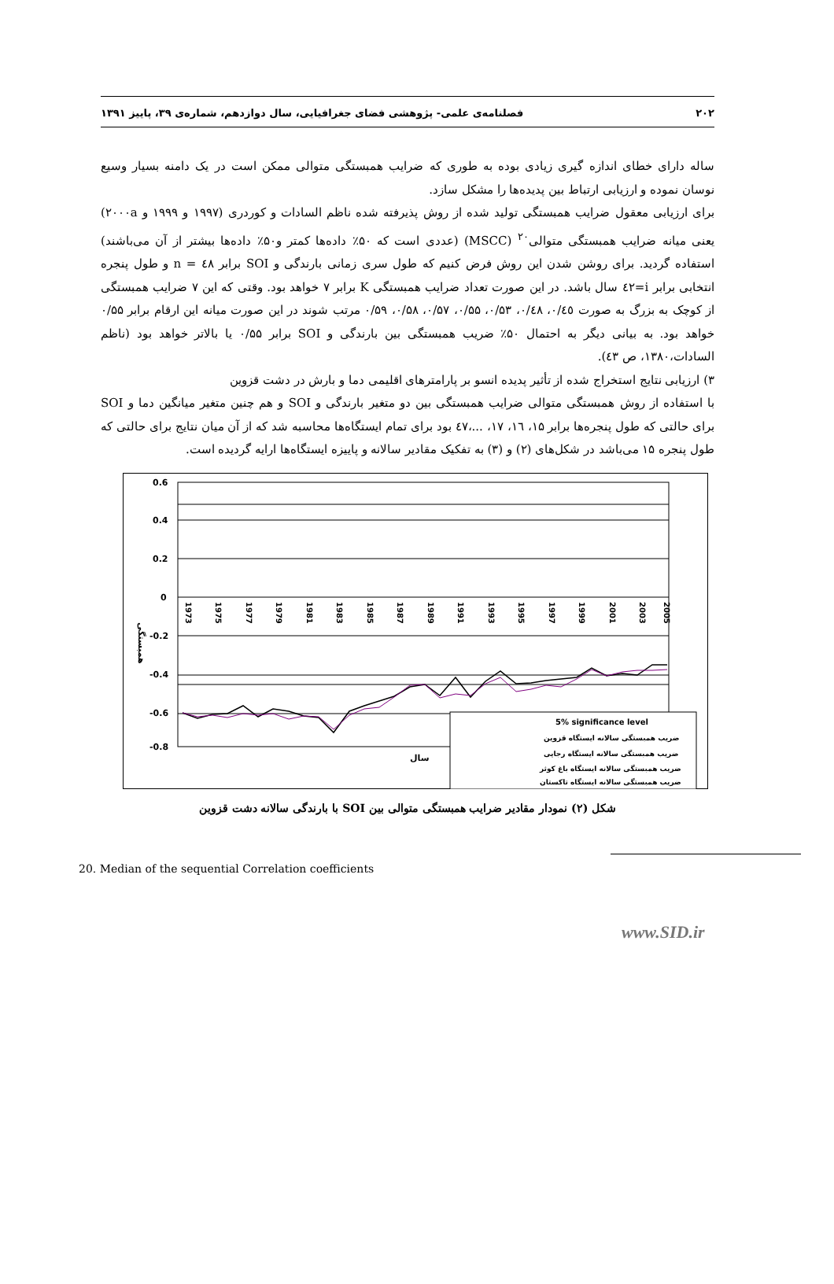۲۰۲ فصلنامه‌ی علمی- پژوهشی فضای جغرافیایی، سال دوازدهم، شماره‌ی ۳۹، پاییز ۱۳۹۱
ساله دارای خطای اندازه گیری زیادی بوده به طوری که ضرایب همبستگی متوالی ممکن است در یک دامنه بسیار وسیع نوسان نموده و ارزیابی ارتباط بین پدیده‌ها را مشکل سازد.
برای ارزیابی معقول ضرایب همبستگی تولید شده از روش پذیرفته شده ناظم السادات و کوردری (۱۹۹۷ و ۱۹۹۹ و ۲۰۰۰a) یعنی میانه ضرایب همبستگی متوالی<sup>۲۰</sup> (MSCC) (عددی است که ۵۰٪ داده‌ها کمتر و۵۰٪ داده‌ها بیشتر از آن می‌باشند) استفاده گردید. برای روشن شدن این روش فرض کنیم که طول سری زمانی بارندگی و SOI برابر ٤٨ = n و طول پنجره انتخابی برابر i=٤٢ سال باشد. در این صورت تعداد ضرایب همبستگی K برابر ۷ خواهد بود. وقتی که این ۷ ضرایب همبستگی از کوچک به بزرگ به صورت ۰/٤٥، ۰/٤٨، ۰/۵۳، ۰/۵۵، ۰/۵۷، ۰/۵۸، ۰/۵۹ مرتب شوند در این صورت میانه این ارقام برابر ۰/۵۵ خواهد بود. به بیانی دیگر به احتمال ۵۰٪ ضریب همبستگی بین بارندگی و SOI برابر ۰/۵۵ یا بالاتر خواهد بود (ناظم السادات،۱۳۸۰، ص ٤۳).
۳) ارزیابی نتایج استخراج شده از تأثیر پدیده انسو بر پارامترهای اقلیمی دما و بارش در دشت قزوین
با استفاده از روش همبستگی متوالی ضرایب همبستگی بین دو متغیر بارندگی و SOI و هم چنین متغیر میانگین دما و SOI برای حالتی که طول پنجره‌ها برابر ۱۵، ١٦، ۱۷، ...،٤٧ بود برای تمام ایستگاه‌ها محاسبه شد که از آن میان نتایج برای حالتی که طول پنجره ۱۵ می‌باشد در شکل‌های (۲) و (۳) به تفکیک مقادیر سالانه و پاییزه ایستگاه‌ها ارایه گردیده است.
0.6
0.4
0.2
0
-0.2
-0.4
-0.6
-0.8
1973
1975
1977
1979
1981
1983
1985
1987
1989
1991
1993
1995
1997
1999
2001
2003
2005
همبستگی
سال
5% significance level
ضریب همبستگی سالانه ایستگاه قزوین
ضریب همبستگی سالانه ایستگاه رجایی
ضریب همبستگی سالانه ایستگاه باغ کوثر
ضریب همبستگی سالانه ایستگاه تاکستان
شکل (۲) نمودار مقادیر ضرایب همبستگی متوالی بین SOI با بارندگی سالانه دشت قزوین
20. Median of the sequential Correlation coefficients
www.SID.ir